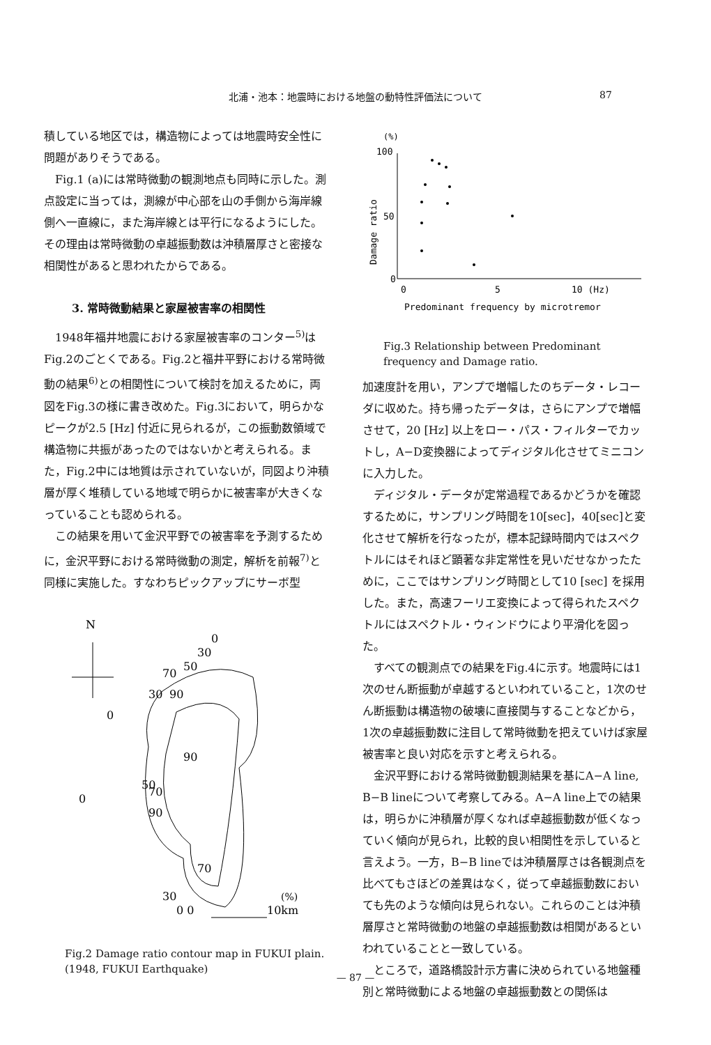北浦・池本：地震時における地盤の動特性評価法について 87
積している地区では，構造物によっては地震時安全性に問題がありそうである。
Fig.1 (a)には常時微動の観測地点も同時に示した。測点設定に当っては，測線が中心部を山の手側から海岸線側へ一直線に，また海岸線とは平行になるようにした。その理由は常時微動の卓越振動数は沖積層厚さと密接な相関性があると思われたからである。
3. 常時微動結果と家屋被害率の相関性
1948年福井地震における家屋被害率のコンター<sup>5)</sup>はFig.2のごとくである。Fig.2と福井平野における常時微動の結果<sup>6)</sup>との相関性について検討を加えるために，両図をFig.3の様に書き改めた。Fig.3において，明らかなピークが2.5 [Hz] 付近に見られるが，この振動数領域で構造物に共振があったのではないかと考えられる。また，Fig.2中には地質は示されていないが，同図より沖積層が厚く堆積している地域で明らかに被害率が大きくなっていることも認められる。
この結果を用いて金沢平野での被害率を予測するために，金沢平野における常時微動の測定，解析を前報<sup>7)</sup>と同様に実施した。すなわちピックアップにサーボ型
N
0
30
50
70
30
90
0
90
50
70
0
90
70
30
(%)
0 0
10km
Fig.2 Damage ratio contour map in FUKUI plain.
(1948, FUKUI Earthquake)
(%)
100
50
0
Damage ratio
0
5
10 (Hz)
Predominant frequency by microtremor
Fig.3 Relationship between Predominant frequency and Damage ratio.
加速度計を用い，アンプで増幅したのちデータ・レコーダに収めた。持ち帰ったデータは，さらにアンプで増幅させて，20 [Hz] 以上をロー・パス・フィルターでカットし，A−D変換器によってディジタル化させてミニコンに入力した。
ディジタル・データが定常過程であるかどうかを確認するために，サンプリング時間を10[sec]，40[sec]と変化させて解析を行なったが，標本記録時間内ではスペクトルにはそれほど顕著な非定常性を見いだせなかったために，ここではサンプリング時間として10 [sec] を採用した。また，高速フーリエ変換によって得られたスペクトルにはスペクトル・ウィンドウにより平滑化を図った。
すべての観測点での結果をFig.4に示す。地震時には1次のせん断振動が卓越するといわれていること，1次のせん断振動は構造物の破壊に直接関与することなどから，1次の卓越振動数に注目して常時微動を把えていけば家屋被害率と良い対応を示すと考えられる。
金沢平野における常時微動観測結果を基にA−A line, B−B lineについて考察してみる。A−A line上での結果は，明らかに沖積層が厚くなれば卓越振動数が低くなっていく傾向が見られ，比較的良い相関性を示していると言えよう。一方，B−B lineでは沖積層厚さは各観測点を比べてもさほどの差異はなく，従って卓越振動数においても先のような傾向は見られない。これらのことは沖積層厚さと常時微動の地盤の卓越振動数は相関があるといわれていることと一致している。
ところで，道路橋設計示方書に決められている地盤種別と常時微動による地盤の卓越振動数との関係は
— 87 —